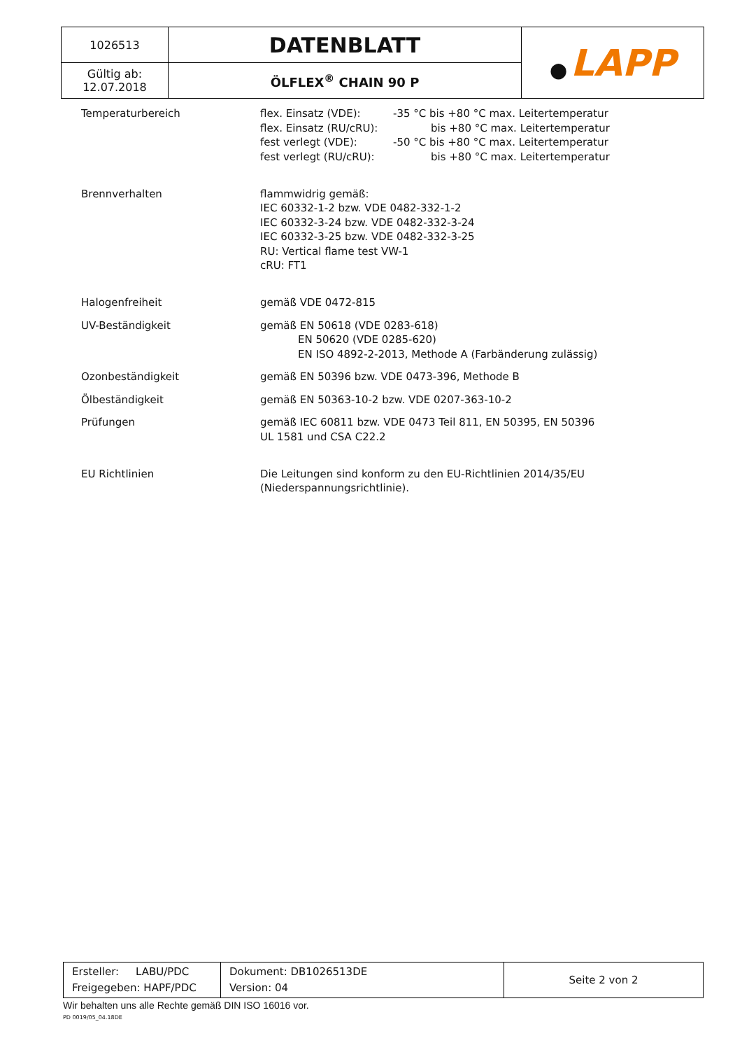| 1026513 | DATENBLATT | ⬤ LAPP |
| Gültig ab: 12.07.2018 | ÖLFLEX<sup>®</sup> CHAIN 90 P | |
| Temperaturbereich | / flex. Einsatz (VDE): / -35 °C bis +80 °C max. Leitertemperatur / / flex. Einsatz (RU/cRU): / bis +80 °C max. Leitertemperatur / / fest verlegt (VDE): / -50 °C bis +80 °C max. Leitertemperatur / / fest verlegt (RU/cRU): / bis +80 °C max. Leitertemperatur / |
| Brennverhalten | flammwidrig gemäß: IEC 60332-1-2 bzw. VDE 0482-332-1-2 IEC 60332-3-24 bzw. VDE 0482-332-3-24 IEC 60332-3-25 bzw. VDE 0482-332-3-25 RU: Vertical flame test VW-1 cRU: FT1 |
| Halogenfreiheit | gemäß VDE 0472-815 |
| UV-Beständigkeit | gemäß EN 50618 (VDE 0283-618) EN 50620 (VDE 0285-620) EN ISO 4892-2-2013, Methode A (Farbänderung zulässig) |
| Ozonbeständigkeit | gemäß EN 50396 bzw. VDE 0473-396, Methode B |
| Ölbeständigkeit | gemäß EN 50363-10-2 bzw. VDE 0207-363-10-2 |
| Prüfungen | gemäß IEC 60811 bzw. VDE 0473 Teil 811, EN 50395, EN 50396 UL 1581 und CSA C22.2 |
| EU Richtlinien | Die Leitungen sind konform zu den EU-Richtlinien 2014/35/EU (Niederspannungsrichtlinie). |
| Ersteller: LABU/PDC Freigegeben: HAPF/PDC | Dokument: DB1026513DE Version: 04 | Seite 2 von 2 |
Wir behalten uns alle Rechte gemäß DIN ISO 16016 vor.
PD 0019/05_04.18DE